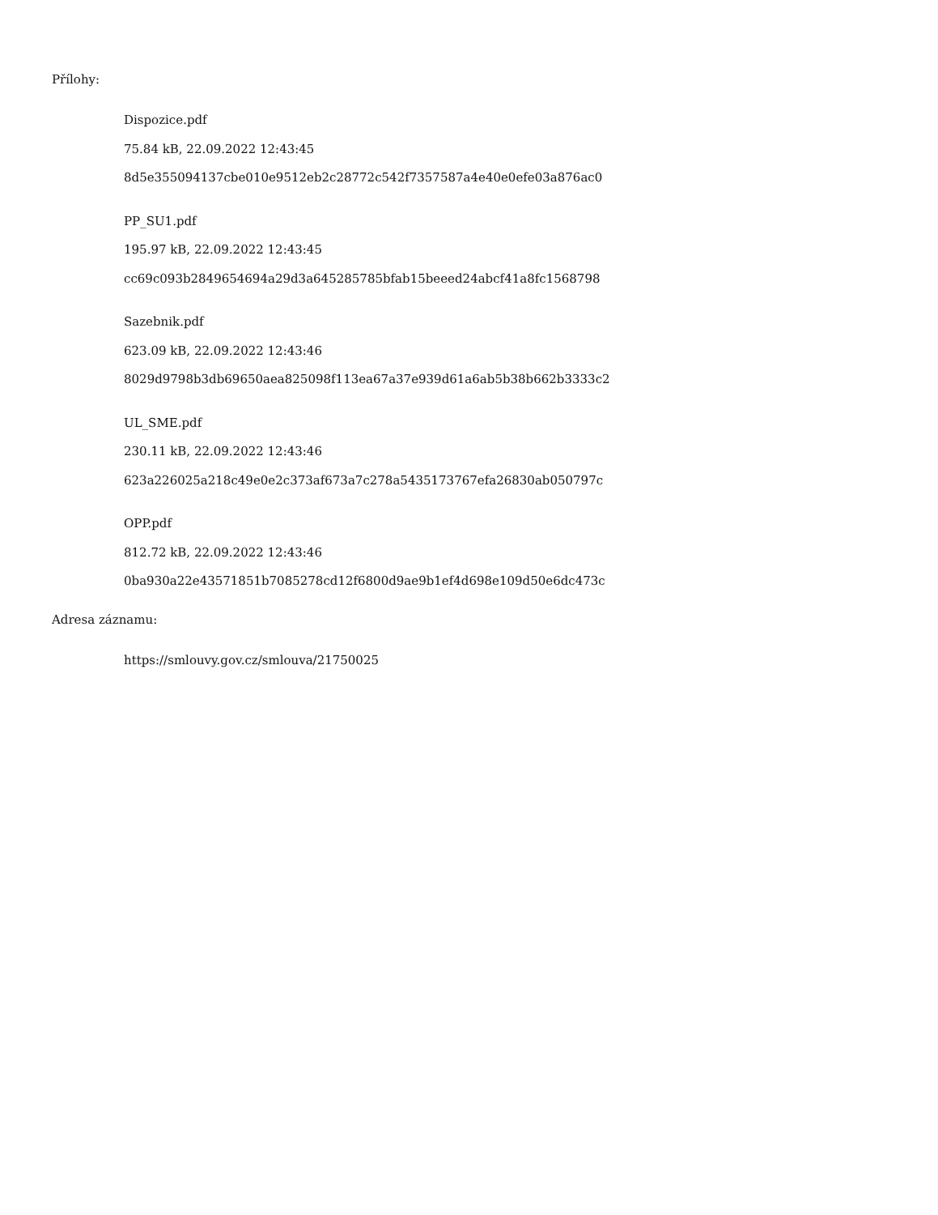Přílohy:
Dispozice.pdf
75.84 kB, 22.09.2022 12:43:45
8d5e355094137cbe010e9512eb2c28772c542f7357587a4e40e0efe03a876ac0
PP_SU1.pdf
195.97 kB, 22.09.2022 12:43:45
cc69c093b2849654694a29d3a645285785bfab15beeed24abcf41a8fc1568798
Sazebnik.pdf
623.09 kB, 22.09.2022 12:43:46
8029d9798b3db69650aea825098f113ea67a37e939d61a6ab5b38b662b3333c2
UL_SME.pdf
230.11 kB, 22.09.2022 12:43:46
623a226025a218c49e0e2c373af673a7c278a5435173767efa26830ab050797c
OPP.pdf
812.72 kB, 22.09.2022 12:43:46
0ba930a22e43571851b7085278cd12f6800d9ae9b1ef4d698e109d50e6dc473c
Adresa záznamu:
https://smlouvy.gov.cz/smlouva/21750025